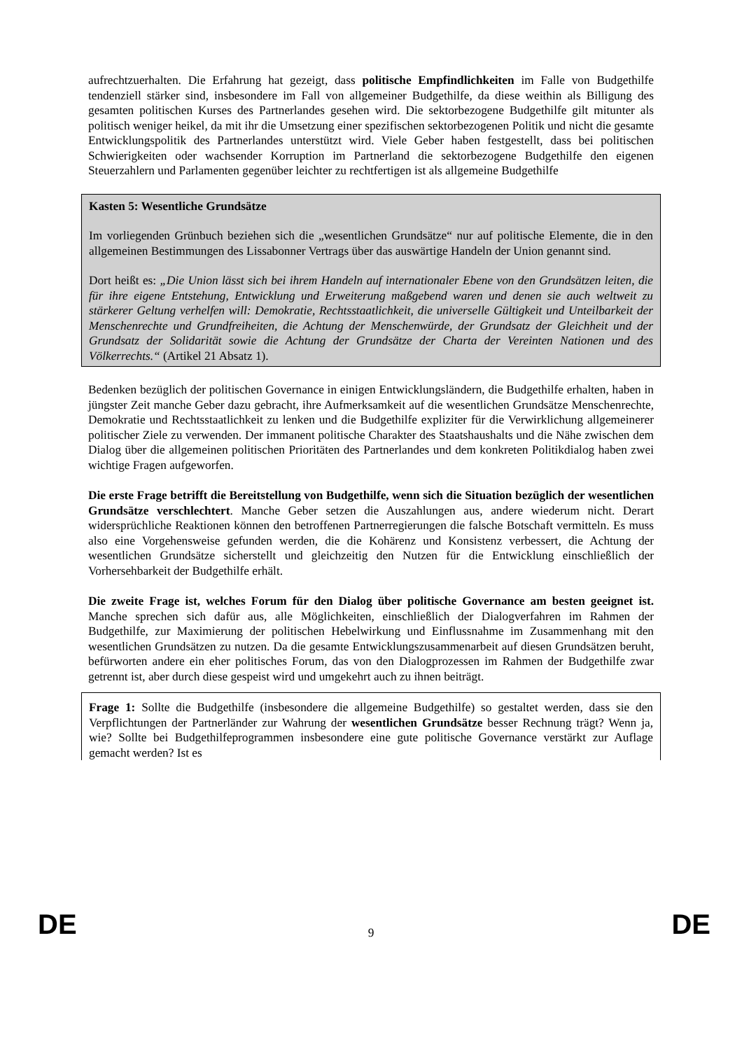aufrechtzuerhalten. Die Erfahrung hat gezeigt, dass politische Empfindlichkeiten im Falle von Budgethilfe tendenziell stärker sind, insbesondere im Fall von allgemeiner Budgethilfe, da diese weithin als Billigung des gesamten politischen Kurses des Partnerlandes gesehen wird. Die sektorbezogene Budgethilfe gilt mitunter als politisch weniger heikel, da mit ihr die Umsetzung einer spezifischen sektorbezogenen Politik und nicht die gesamte Entwicklungspolitik des Partnerlandes unterstützt wird. Viele Geber haben festgestellt, dass bei politischen Schwierigkeiten oder wachsender Korruption im Partnerland die sektorbezogene Budgethilfe den eigenen Steuerzahlern und Parlamenten gegenüber leichter zu rechtfertigen ist als allgemeine Budgethilfe
Kasten 5: Wesentliche Grundsätze
Im vorliegenden Grünbuch beziehen sich die „wesentlichen Grundsätze“ nur auf politische Elemente, die in den allgemeinen Bestimmungen des Lissabonner Vertrags über das auswärtige Handeln der Union genannt sind.
Dort heißt es: „Die Union lässt sich bei ihrem Handeln auf internationaler Ebene von den Grundsätzen leiten, die für ihre eigene Entstehung, Entwicklung und Erweiterung maßgebend waren und denen sie auch weltweit zu stärkerer Geltung verhelfen will: Demokratie, Rechtsstaatlichkeit, die universelle Gültigkeit und Unteilbarkeit der Menschenrechte und Grundfreiheiten, die Achtung der Menschenwürde, der Grundsatz der Gleichheit und der Grundsatz der Solidarität sowie die Achtung der Grundsätze der Charta der Vereinten Nationen und des Völkerrechts.“ (Artikel 21 Absatz 1).
Bedenken bezüglich der politischen Governance in einigen Entwicklungsländern, die Budgethilfe erhalten, haben in jüngster Zeit manche Geber dazu gebracht, ihre Aufmerksamkeit auf die wesentlichen Grundsätze Menschenrechte, Demokratie und Rechtsstaatlichkeit zu lenken und die Budgethilfe expliziter für die Verwirklichung allgemeinerer politischer Ziele zu verwenden. Der immanent politische Charakter des Staatshaushalts und die Nähe zwischen dem Dialog über die allgemeinen politischen Prioritäten des Partnerlandes und dem konkreten Politikdialog haben zwei wichtige Fragen aufgeworfen.
Die erste Frage betrifft die Bereitstellung von Budgethilfe, wenn sich die Situation bezüglich der wesentlichen Grundsätze verschlechtert. Manche Geber setzen die Auszahlungen aus, andere wiederum nicht. Derart widersprüchliche Reaktionen können den betroffenen Partnerregierungen die falsche Botschaft vermitteln. Es muss also eine Vorgehensweise gefunden werden, die die Kohärenz und Konsistenz verbessert, die Achtung der wesentlichen Grundsätze sicherstellt und gleichzeitig den Nutzen für die Entwicklung einschließlich der Vorhersehbarkeit der Budgethilfe erhält.
Die zweite Frage ist, welches Forum für den Dialog über politische Governance am besten geeignet ist. Manche sprechen sich dafür aus, alle Möglichkeiten, einschließlich der Dialogverfahren im Rahmen der Budgethilfe, zur Maximierung der politischen Hebelwirkung und Einflussnahme im Zusammenhang mit den wesentlichen Grundsätzen zu nutzen. Da die gesamte Entwicklungszusammenarbeit auf diesen Grundsätzen beruht, befürworten andere ein eher politisches Forum, das von den Dialogprozessen im Rahmen der Budgethilfe zwar getrennt ist, aber durch diese gespeist wird und umgekehrt auch zu ihnen beiträgt.
Frage 1: Sollte die Budgethilfe (insbesondere die allgemeine Budgethilfe) so gestaltet werden, dass sie den Verpflichtungen der Partnerländer zur Wahrung der wesentlichen Grundsätze besser Rechnung trägt? Wenn ja, wie? Sollte bei Budgethilfeprogrammen insbesondere eine gute politische Governance verstärkt zur Auflage gemacht werden? Ist es
DE
9 DE